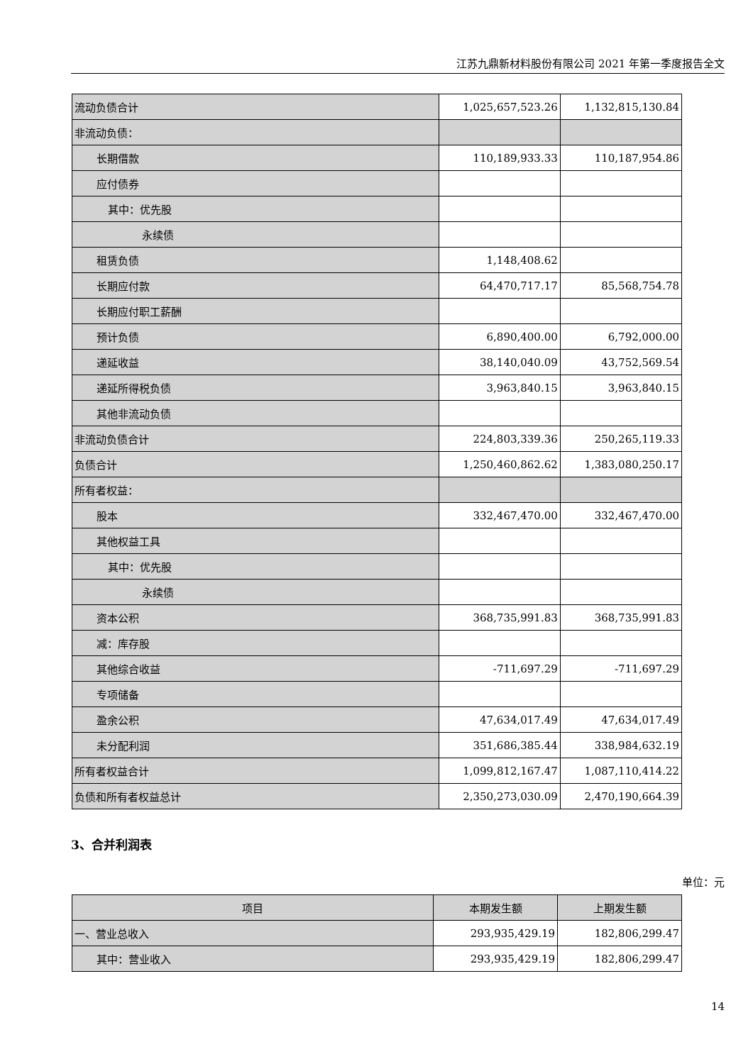江苏九鼎新材料股份有限公司 2021 年第一季度报告全文
| 流动负债合计 | 1,025,657,523.26 | 1,132,815,130.84 |
| 非流动负债： | | |
| 长期借款 | 110,189,933.33 | 110,187,954.86 |
| 应付债券 | | |
| 其中：优先股 | | |
| 永续债 | | |
| 租赁负债 | 1,148,408.62 | |
| 长期应付款 | 64,470,717.17 | 85,568,754.78 |
| 长期应付职工薪酬 | | |
| 预计负债 | 6,890,400.00 | 6,792,000.00 |
| 递延收益 | 38,140,040.09 | 43,752,569.54 |
| 递延所得税负债 | 3,963,840.15 | 3,963,840.15 |
| 其他非流动负债 | | |
| 非流动负债合计 | 224,803,339.36 | 250,265,119.33 |
| 负债合计 | 1,250,460,862.62 | 1,383,080,250.17 |
| 所有者权益： | | |
| 股本 | 332,467,470.00 | 332,467,470.00 |
| 其他权益工具 | | |
| 其中：优先股 | | |
| 永续债 | | |
| 资本公积 | 368,735,991.83 | 368,735,991.83 |
| 减：库存股 | | |
| 其他综合收益 | -711,697.29 | -711,697.29 |
| 专项储备 | | |
| 盈余公积 | 47,634,017.49 | 47,634,017.49 |
| 未分配利润 | 351,686,385.44 | 338,984,632.19 |
| 所有者权益合计 | 1,099,812,167.47 | 1,087,110,414.22 |
| 负债和所有者权益总计 | 2,350,273,030.09 | 2,470,190,664.39 |
3、合并利润表
单位：元
| 项目 | 本期发生额 | 上期发生额 |
| --- | --- | --- |
| 一、营业总收入 | 293,935,429.19 | 182,806,299.47 |
| 其中：营业收入 | 293,935,429.19 | 182,806,299.47 |
14